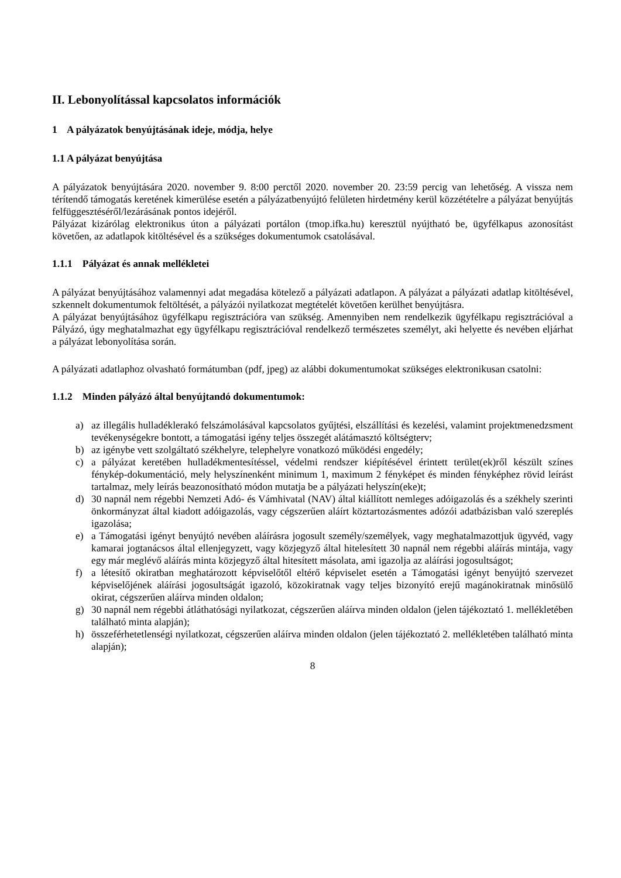II. Lebonyolítással kapcsolatos információk
1 A pályázatok benyújtásának ideje, módja, helye
1.1 A pályázat benyújtása
A pályázatok benyújtására 2020. november 9. 8:00 perctől 2020. november 20. 23:59 percig van lehetőség. A vissza nem térítendő támogatás keretének kimerülése esetén a pályázatbenyújtó felületen hirdetmény kerül közzétételre a pályázat benyújtás felfüggesztéséről/lezárásának pontos idejéről.
Pályázat kizárólag elektronikus úton a pályázati portálon (tmop.ifka.hu) keresztül nyújtható be, ügyfélkapus azonosítást követően, az adatlapok kitöltésével és a szükséges dokumentumok csatolásával.
1.1.1 Pályázat és annak mellékletei
A pályázat benyújtásához valamennyi adat megadása kötelező a pályázati adatlapon. A pályázat a pályázati adatlap kitöltésével, szkennelt dokumentumok feltöltését, a pályázói nyilatkozat megtételét követően kerülhet benyújtásra.
A pályázat benyújtásához ügyfélkapu regisztrációra van szükség. Amennyiben nem rendelkezik ügyfélkapu regisztrációval a Pályázó, úgy meghatalmazhat egy ügyfélkapu regisztrációval rendelkező természetes személyt, aki helyette és nevében eljárhat a pályázat lebonyolítása során.
A pályázati adatlaphoz olvasható formátumban (pdf, jpeg) az alábbi dokumentumokat szükséges elektronikusan csatolni:
1.1.2 Minden pályázó által benyújtandó dokumentumok:
a) az illegális hulladéklerakó felszámolásával kapcsolatos gyűjtési, elszállítási és kezelési, valamint projektmenedzsment tevékenységekre bontott, a támogatási igény teljes összegét alátámasztó költségterv;
b) az igénybe vett szolgáltató székhelyre, telephelyre vonatkozó működési engedély;
c) a pályázat keretében hulladékmentesítéssel, védelmi rendszer kiépítésével érintett terület(ek)ről készült színes fénykép-dokumentáció, mely helyszínenként minimum 1, maximum 2 fényképet és minden fényképhez rövid leírást tartalmaz, mely leírás beazonosítható módon mutatja be a pályázati helyszín(eke)t;
d) 30 napnál nem régebbi Nemzeti Adó- és Vámhivatal (NAV) által kiállított nemleges adóigazolás és a székhely szerinti önkormányzat által kiadott adóigazolás, vagy cégszerűen aláírt köztartozásmentes adózói adatbázisban való szereplés igazolása;
e) a Támogatási igényt benyújtó nevében aláírásra jogosult személy/személyek, vagy meghatalmazottjuk ügyvéd, vagy kamarai jogtanácsos által ellenjegyzett, vagy közjegyző által hitelesített 30 napnál nem régebbi aláírás mintája, vagy egy már meglévő aláírás minta közjegyző által hitesített másolata, ami igazolja az aláírási jogosultságot;
f) a létesítő okiratban meghatározott képviselőtől eltérő képviselet esetén a Támogatási igényt benyújtó szervezet képviselőjének aláírási jogosultságát igazoló, közokiratnak vagy teljes bizonyító erejű magánokiratnak minősülő okirat, cégszerűen aláírva minden oldalon;
g) 30 napnál nem régebbi átláthatósági nyilatkozat, cégszerűen aláírva minden oldalon (jelen tájékoztató 1. mellékletében található minta alapján);
h) összeférhetetlenségi nyilatkozat, cégszerűen aláírva minden oldalon (jelen tájékoztató 2. mellékletében található minta alapján);
8